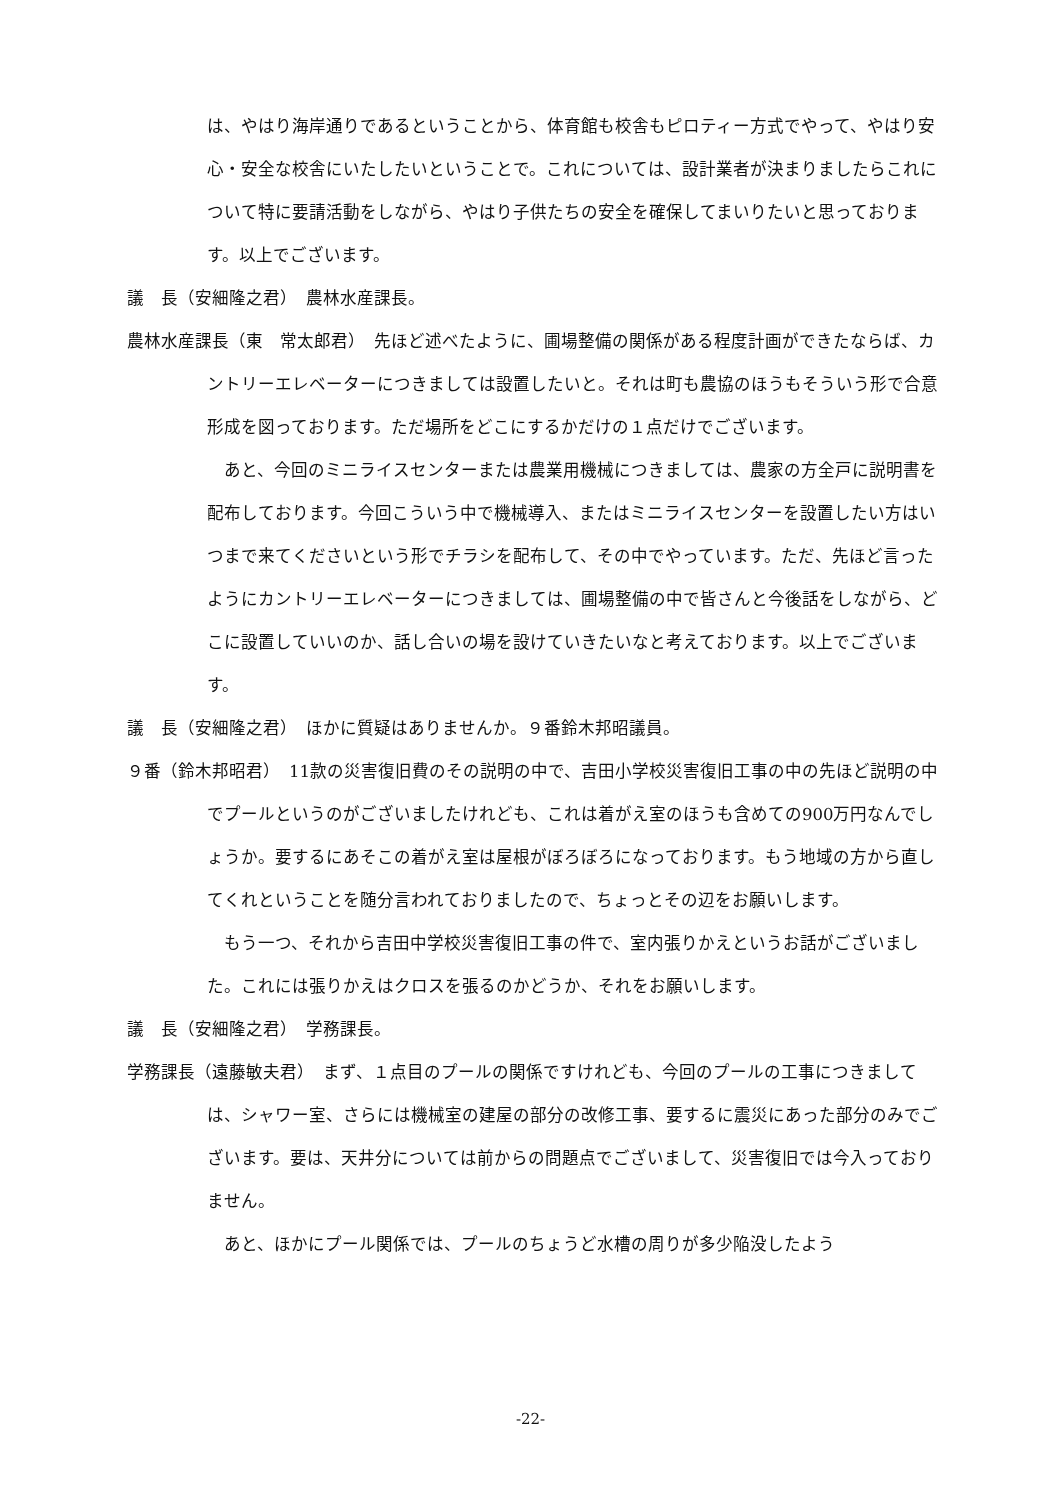は、やはり海岸通りであるということから、体育館も校舎もピロティー方式でやって、やはり安心・安全な校舎にいたしたいということで。これについては、設計業者が決まりましたらこれについて特に要請活動をしながら、やはり子供たちの安全を確保してまいりたいと思っております。以上でございます。
議　長（安細隆之君）　農林水産課長。
農林水産課長（東　常太郎君）　先ほど述べたように、圃場整備の関係がある程度計画ができたならば、カントリーエレベーターにつきましては設置したいと。それは町も農協のほうもそういう形で合意形成を図っております。ただ場所をどこにするかだけの１点だけでございます。
あと、今回のミニライスセンターまたは農業用機械につきましては、農家の方全戸に説明書を配布しております。今回こういう中で機械導入、またはミニライスセンターを設置したい方はいつまで来てくださいという形でチラシを配布して、その中でやっています。ただ、先ほど言ったようにカントリーエレベーターにつきましては、圃場整備の中で皆さんと今後話をしながら、どこに設置していいのか、話し合いの場を設けていきたいなと考えております。以上でございます。
議　長（安細隆之君）　ほかに質疑はありませんか。９番鈴木邦昭議員。
９番（鈴木邦昭君）　11款の災害復旧費のその説明の中で、吉田小学校災害復旧工事の中の先ほど説明の中でプールというのがございましたけれども、これは着がえ室のほうも含めての900万円なんでしょうか。要するにあそこの着がえ室は屋根がぼろぼろになっております。もう地域の方から直してくれということを随分言われておりましたので、ちょっとその辺をお願いします。
もう一つ、それから吉田中学校災害復旧工事の件で、室内張りかえというお話がございました。これには張りかえはクロスを張るのかどうか、それをお願いします。
議　長（安細隆之君）　学務課長。
学務課長（遠藤敏夫君）　まず、１点目のプールの関係ですけれども、今回のプールの工事につきましては、シャワー室、さらには機械室の建屋の部分の改修工事、要するに震災にあった部分のみでございます。要は、天井分については前からの問題点でございまして、災害復旧では今入っておりません。
あと、ほかにプール関係では、プールのちょうど水槽の周りが多少陥没したよう
-22-